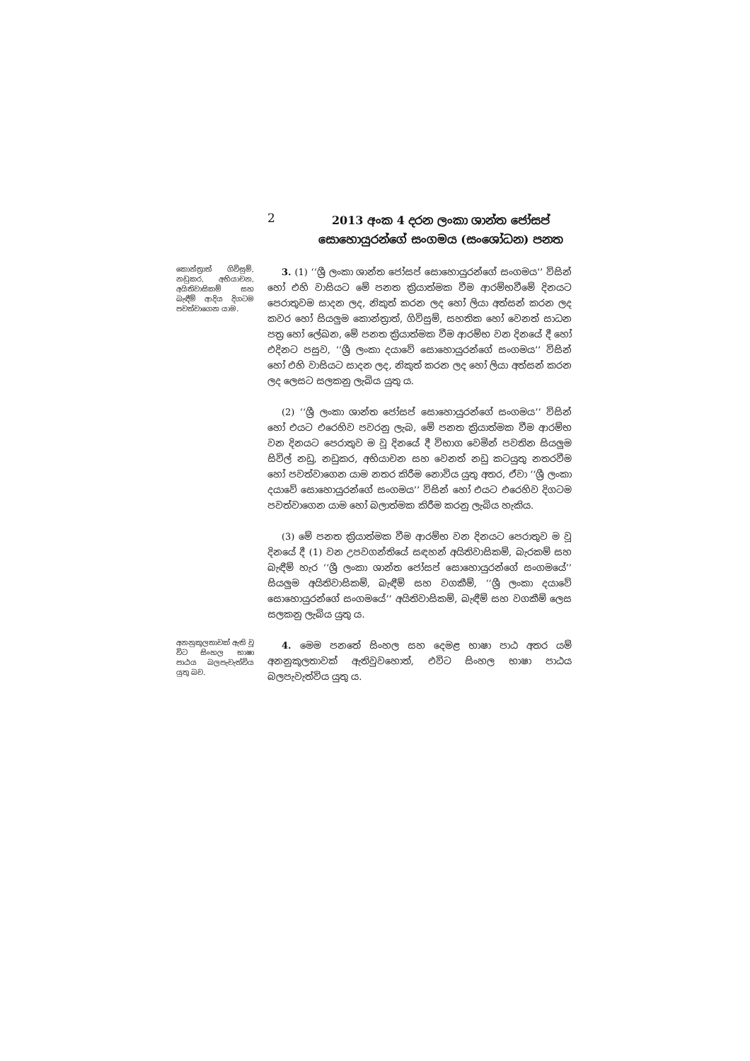2
2013 අංක 4 දරන ලංකා ශාන්ත ජෝසප් සොහොයුරන්ගේ සංගමය (සංශෝධන) පනත
කොන්ත්‍රාත් ගිවිසුම්, නඩුකර, අභියාචන, අයිතිවාසිකම් සහ බැඳීම් ආදිය දිගටම පවත්වාගෙන යාම.
3. (1) ‘‘ශ්‍රී ලංකා ශාන්ත ජෝසප් සොහොයුරන්ගේ සංගමය’’ විසින් හෝ එහි වාසියට මේ පනත ක්‍රියාත්මක වීම ආරම්භවීමේ දිනයට පෙරාතුවම සාදන ලද, නිකුත් කරන ලද හෝ ලියා අත්සන් කරන ලද කවර හෝ සියලුම කොන්ත්‍රාත්, ගිවිසුම්, සහතික හෝ වෙනත් සාධන පත්‍ර හෝ ලේඛන, මේ පනත ක්‍රියාත්මක වීම ආරම්භ වන දිනයේ දී හෝ එදිනට පසුව, ‘‘ශ්‍රී ලංකා දයාවේ සොහොයුරන්ගේ සංගමය’’ විසින් හෝ එහි වාසියට සාදන ලද, නිකුත් කරන ලද හෝ ලියා අත්සන් කරන ලද ලෙසට සලකනු ලැබිය යුතු ය.
(2) ‘‘ශ්‍රී ලංකා ශාන්ත ජෝසප් සොහොයුරන්ගේ සංගමය’’ විසින් හෝ එයට එරෙහිව පවරනු ලැබ, මේ පනත ක්‍රියාත්මක වීම ආරම්භ වන දිනයට පෙරාතුව ම වූ දිනයේ දී විභාග වෙමින් පවතින සියලුම සිවිල් නඩු, නඩුකර, අභියාචන සහ වෙනත් නඩු කටයුතු නතරවීම හෝ පවත්වාගෙන යාම නතර කිරීම නොවිය යුතු අතර, ඒවා ‘‘ශ්‍රී ලංකා දයාවේ සොහොයුරන්ගේ සංගමය’’ විසින් හෝ එයට එරෙහිව දිගටම පවත්වාගෙන යාම හෝ බලාත්මක කිරීම කරනු ලැබිය හැකිය.
(3) මේ පනත ක්‍රියාත්මක වීම ආරම්භ වන දිනයට පෙරාතුව ම වූ දිනයේ දී (1) වන උපවගන්තියේ සඳහන් අයිතිවාසිකම්, බැරකම් සහ බැඳීම් හැර ‘‘ශ්‍රී ලංකා ශාන්ත ජෝසප් සොහොයුරන්ගේ සංගමයේ’’ සියලුම අයිතිවාසිකම්, බැඳීම් සහ වගකීම්, ‘‘ශ්‍රී ලංකා දයාවේ සොහොයුරන්ගේ සංගමයේ’’ අයිතිවාසිකම්, බැඳීම් සහ වගකීම් ලෙස සලකනු ලැබිය යුතු ය.
අනනුකූලතාවක් ඇති වූ විට සිංහල භාෂා පාඨය බලපැවැත්විය යුතු බව.
4. මෙම පනතේ සිංහල සහ දෙමළ භාෂා පාඨ අතර යම් අනනුකූලතාවක් ඇතිවුවහොත්, එවිට සිංහල භාෂා පාඨය බලපැවැත්විය යුතු ය.